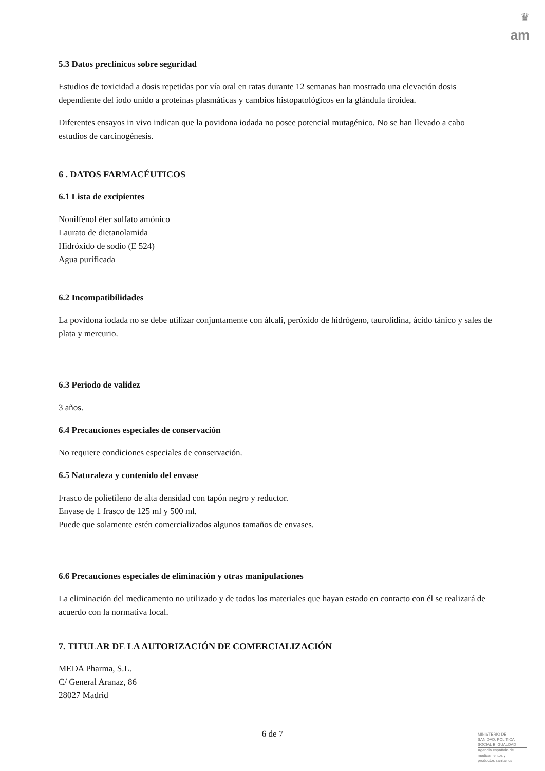♛
am
5.3 Datos preclínicos sobre seguridad
Estudios de toxicidad a dosis repetidas por vía oral en ratas durante 12 semanas han mostrado una elevación dosis dependiente del iodo unido a proteínas plasmáticas y cambios histopatológicos en la glándula tiroidea.
Diferentes ensayos in vivo indican que la povidona iodada no posee potencial mutagénico. No se han llevado a cabo estudios de carcinogénesis.
6 . DATOS FARMACÉUTICOS
6.1 Lista de excipientes
Nonilfenol éter sulfato amónico
Laurato de dietanolamida
Hidróxido de sodio (E 524)
Agua purificada
6.2 Incompatibilidades
La povidona iodada no se debe utilizar conjuntamente con álcali, peróxido de hidrógeno, taurolidina, ácido tánico y sales de plata y mercurio.
6.3 Periodo de validez
3 años.
6.4 Precauciones especiales de conservación
No requiere condiciones especiales de conservación.
6.5 Naturaleza y contenido del envase
Frasco de polietileno de alta densidad con tapón negro y reductor.
Envase de 1 frasco de 125 ml y 500 ml.
Puede que solamente estén comercializados algunos tamaños de envases.
6.6 Precauciones especiales de eliminación y otras manipulaciones
La eliminación del medicamento no utilizado y de todos los materiales que hayan estado en contacto con él se realizará de acuerdo con la normativa local.
7. TITULAR DE LA AUTORIZACIÓN DE COMERCIALIZACIÓN
MEDA Pharma, S.L.
C/ General Aranaz, 86
28027 Madrid
6 de 7
MINISTERIO DE
SANIDAD, POLITICA
SOCIAL E IGUALDAD
Agencia española de
medicamentos y
productos sanitarios